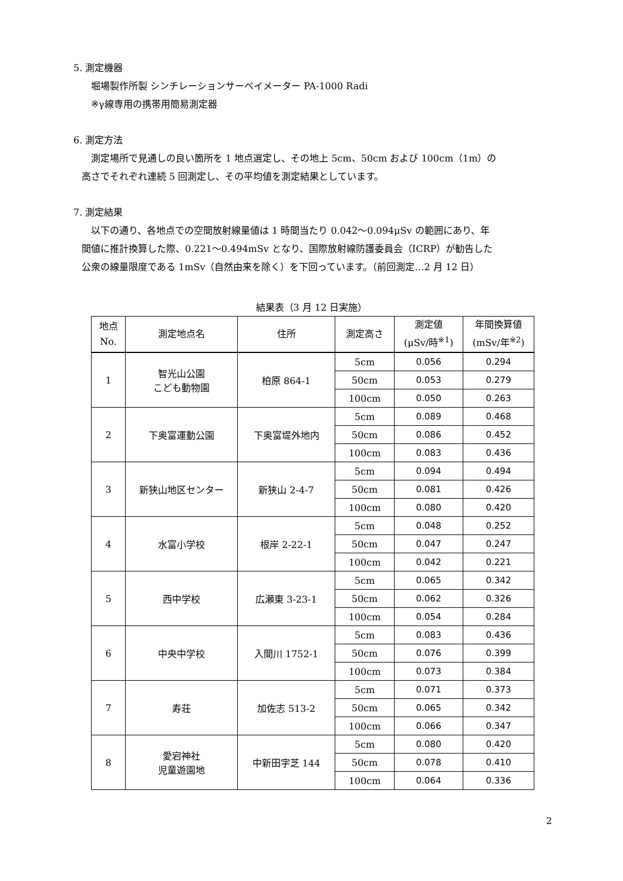5. 測定機器
堀場製作所製 シンチレーションサーベイメーター PA-1000 Radi
※γ線専用の携帯用簡易測定器
6. 測定方法
測定場所で見通しの良い箇所を 1 地点選定し、その地上 5cm、50cm および 100cm（1m）の
高さでそれぞれ連続 5 回測定し、その平均値を測定結果としています。
7. 測定結果
以下の通り、各地点での空間放射線量値は 1 時間当たり 0.042～0.094μSv の範囲にあり、年
間値に推計換算した際、0.221～0.494mSv となり、国際放射線防護委員会（ICRP）が勧告した
公衆の線量限度である 1mSv（自然由来を除く）を下回っています。（前回測定…2 月 12 日）
結果表（3 月 12 日実施）
| 地点 No. | 測定地点名 | 住所 | 測定高さ | 測定値 (μSv/時<sup>※1</sup>) | 年間換算値 (mSv/年<sup>※2</sup>) |
| --- | --- | --- | --- | --- | --- |
| 1 | 智光山公園 こども動物園 | 柏原 864-1 | 5cm | 0.056 | 0.294 |
| | | | 50cm | 0.053 | 0.279 |
| | | | 100cm | 0.050 | 0.263 |
| 2 | 下奥富運動公園 | 下奥富堤外地内 | 5cm | 0.089 | 0.468 |
| | | | 50cm | 0.086 | 0.452 |
| | | | 100cm | 0.083 | 0.436 |
| 3 | 新狭山地区センター | 新狭山 2-4-7 | 5cm | 0.094 | 0.494 |
| | | | 50cm | 0.081 | 0.426 |
| | | | 100cm | 0.080 | 0.420 |
| 4 | 水富小学校 | 根岸 2-22-1 | 5cm | 0.048 | 0.252 |
| | | | 50cm | 0.047 | 0.247 |
| | | | 100cm | 0.042 | 0.221 |
| 5 | 西中学校 | 広瀬東 3-23-1 | 5cm | 0.065 | 0.342 |
| | | | 50cm | 0.062 | 0.326 |
| | | | 100cm | 0.054 | 0.284 |
| 6 | 中央中学校 | 入間川 1752-1 | 5cm | 0.083 | 0.436 |
| | | | 50cm | 0.076 | 0.399 |
| | | | 100cm | 0.073 | 0.384 |
| 7 | 寿荘 | 加佐志 513-2 | 5cm | 0.071 | 0.373 |
| | | | 50cm | 0.065 | 0.342 |
| | | | 100cm | 0.066 | 0.347 |
| 8 | 愛宕神社 児童遊園地 | 中新田字芝 144 | 5cm | 0.080 | 0.420 |
| | | | 50cm | 0.078 | 0.410 |
| | | | 100cm | 0.064 | 0.336 |
2